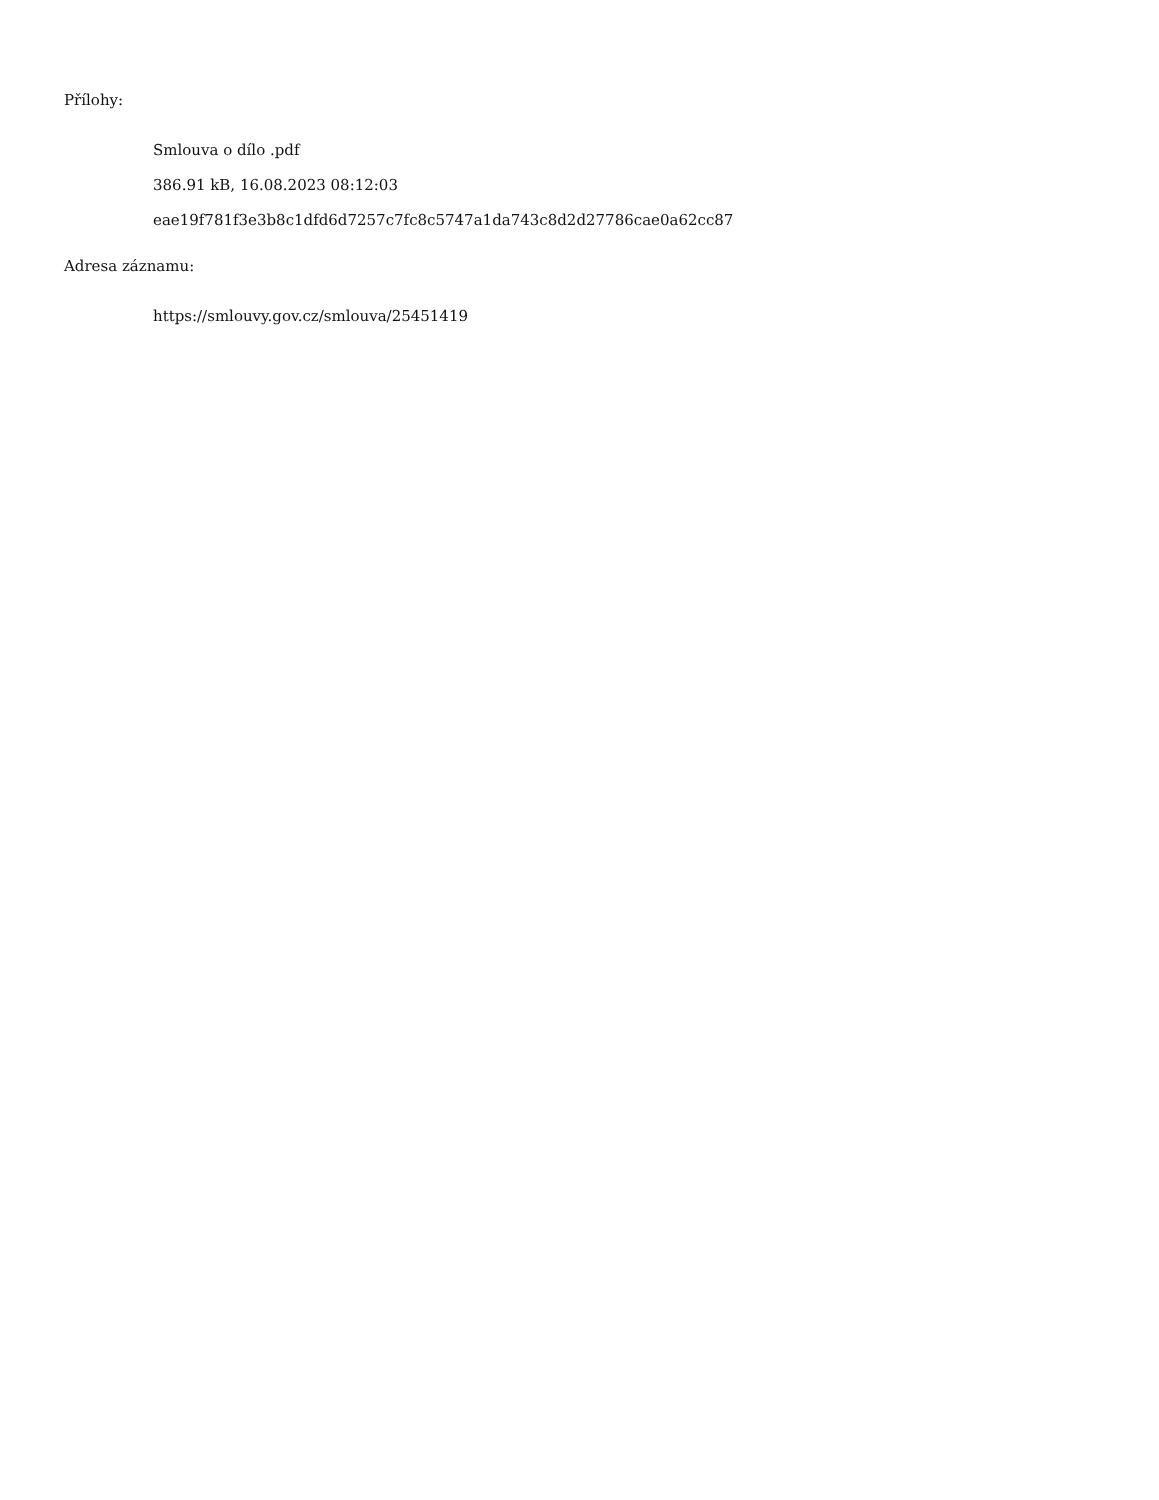Přílohy:
Smlouva o dílo .pdf
386.91 kB, 16.08.2023 08:12:03
eae19f781f3e3b8c1dfd6d7257c7fc8c5747a1da743c8d2d27786cae0a62cc87
Adresa záznamu:
https://smlouvy.gov.cz/smlouva/25451419